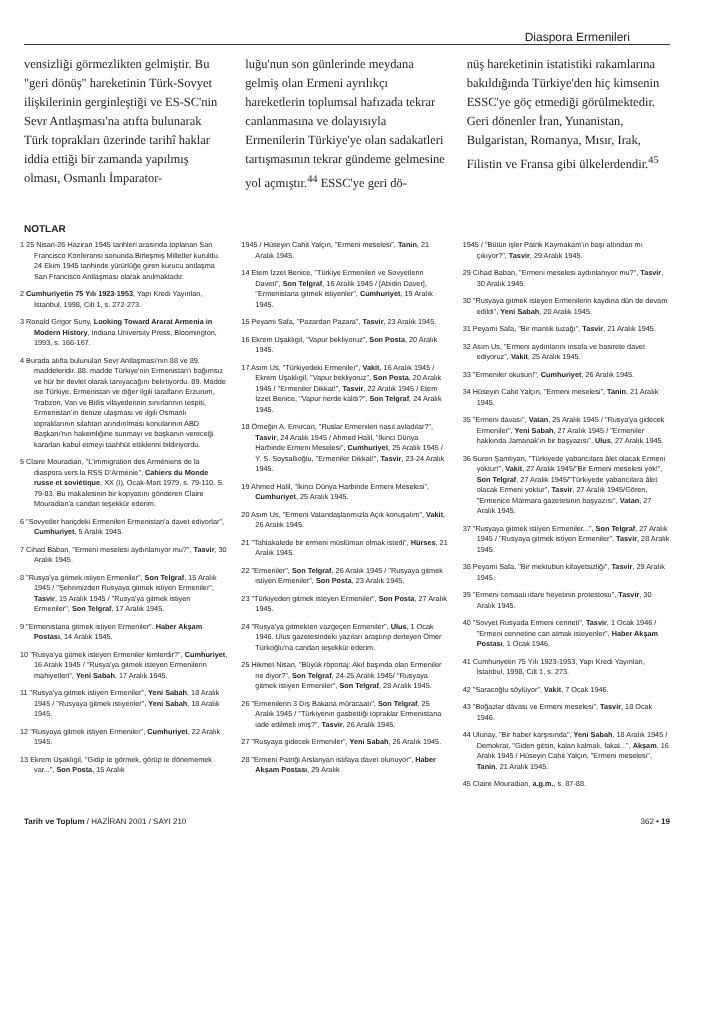Diaspora Ermenileri
vensizliği görmezlikten gelmiştir. Bu "geri dönüş" hareketinin Türk-Sovyet ilişkilerinin gerginleştiği ve ES-SC'nin Sevr Antlaşması'na atıfta bulunarak Türk toprakları üzerinde tarihî haklar iddia ettiği bir zamanda yapılmış olması, Osmanlı İmparator-
luğu'nun son günlerinde meydana gelmiş olan Ermeni ayrılıkçı hareketlerin toplumsal hafızada tekrar canlanmasına ve dolayısıyla Ermenilerin Türkiye'ye olan sadakatleri tartışmasının tekrar gündeme gelmesine yol açmıştır.<sup>44</sup> ESSC'ye geri dö-
nüş hareketinin istatistiki rakamlarına bakıldığında Türkiye'den hiç kimsenin ESSC'ye göç etmediği görülmektedir. Geri dönenler İran, Yunanistan, Bulgaristan, Romanya, Mısır, Irak, Filistin ve Fransa gibi ülkelerdendir.<sup>45</sup>
NOTLAR
1 25 Nisan-26 Haziran 1945 tarihleri arasında toplanan San Francisco Konferansı sonunda Birleşmiş Milletler kuruldu. 24 Ekim 1945 tarihinde yürürlüğe giren kurucu antlaşma San Francisco Antlaşması olarak anılmaktadır.
2 Cumhuriyetin 75 Yılı 1923-1953, Yapı Kredi Yayınları, İstanbul, 1998, Cilt 1, s. 272-273.
3 Ronald Grigor Suny, Looking Toward Ararat Armenia in Modern History, Indiana University Press, Bloomington, 1993, s. 166-167.
4 Burada atıfta bulunulan Sevr Antlaşması'nın 88 ve 89. maddeleridir. 88. madde Türkiye'nin Ermenistan'ı bağımsız ve hür bir devlet olarak tanıyacağını belirtiyordu. 89. Madde ise Türkiye, Ermenistan ve diğer ilgili tarafların Erzurum, Trabzon, Van ve Bitlis vilayetlerinin sınırlarının tespiti, Ermenistan'ın denize ulaşması ve ilgili Osmanlı topraklarının silahtan arındırılması konularının ABD Başkanı'nın hakemliğine sunmayı ve başkanın vereceği kararları kabul etmeyi taahhüt ettiklerini bildiriyordu.
5 Claire Mouradian, "L'immigration des Arméniens de la diaspora vers la RSS D'Arménie", Cahiers du Monde russe et soviétique, XX (I), Ocak-Mart 1979, s. 79-110, S. 79-83. Bu makalesinin bir kopyasını gönderen Claire Mouradian'a candan teşekkür ederim.
6 "Sovyetler hariçdeki Ermenileri Ermenistan'a davet ediyorlar", Cumhuriyet, 5 Aralık 1945.
7 Cihad Baban, "Ermeni meselesi aydınlanıyor mu?", Tasvir, 30 Aralık 1945.
8 "Rusya'ya gitmek istiyen Ermeniler", Son Telgraf, 15 Aralık 1945 / "Şehrimizden Rusyaya gitmek istiyen Ermeniler", Tasvir, 15 Aralık 1945 / "Rusya'ya gitmek istiyen Ermeniler", Son Telgraf, 17 Aralık 1945.
9 "Ermenistana gitmek istiyen Ermeniler". Haber Akşam Postası, 14 Aralık 1945.
10 "Rusya'ya gitmek isteyen Ermeniler kimlerdir?", Cumhuriyet, 16 Aralık 1945 / "Rusya'ya gitmek isteyen Ermenilerin mahiyetleri", Yeni Sabah, 17 Aralık 1945.
11 "Rusya'ya gitmek istiyen Ermeniler", Yeni Sabah, 18 Aralık 1945 / "Rusyaya gitmek istiyenler", Yeni Sabah, 18 Aralık 1945.
12 "Rusyaya gitmek istiyen Ermeniler", Cumhuriyet, 22 Aralık 1945.
13 Ekrem Uşaklıgil, "Gidip te görmek, görüp te dönememek var...", Son Posta, 15 Aralık
1945 / Hüseyin Cahit Yalçın, "Ermeni meselesi", Tanin, 21 Aralık 1945.
14 Etem İzzet Benice, "Türkiye Ermenileri ve Sovyetlerin Daveti", Son Telgraf, 16 Aralık 1945 / [Abidin Daver], "Ermenistana gitmek istiyenler", Cumhuriyet, 19 Aralık 1945.
15 Peyami Safa, "Pazardan Pazara", Tasvir, 23 Aralık 1945.
16 Ekrem Uşaklıgil, "Vapur bekliyoruz", Son Posta, 20 Aralık 1945.
17 Asım Us, "Türkiyedeki Ermeniler", Vakit, 16 Aralık 1945 / Ekrem Uşaklıgil, "Vapur bekliyoruz", Son Posta, 20 Aralık 1945 / "Ermeniler Dikkat!", Tasvir, 22 Aralık 1945 / Etem İzzet Benice, "Vapur nerde kaldı?", Son Telgraf, 24 Aralık 1945.
18 Örneğin A. Emircan, "Ruslar Ermenileri nasıl avladılar?", Tasvir, 24 Aralık 1945 / Ahmed Halil, "İkinci Dünya Harbinde Ermeni Meselesi", Cumhuriyet, 25 Aralık 1945 / Y. S. Soysallıoğlu, "Ermeniler Dikkat!", Tasvir, 23-24 Aralık 1945.
19 Ahmed Halil, "İkinci Dünya Harbinde Ermeni Meselesi", Cumhuriyet, 25 Aralık 1945.
20 Asım Us, "Ermeni Vatandaşlarımızla Açık konuşalım", Vakit, 26 Aralık 1945.
21 "Tahtakalede bir ermeni müslüman olmak istedi", Hürses, 21 Aralık 1945.
22 "Ermeniler", Son Telgraf, 26 Aralık 1945 / "Rusyaya gitmek istiyen Ermeniler", Son Posta, 23 Aralık 1945.
23 "Türkiyeden gitmek isteyen Ermeniler", Son Posta, 27 Aralık 1945.
24 "Rusya'ya gitmekten vazgeçen Ermeniler", Ulus, 1 Ocak 1946. Ulus gazetesindeki yazıları araştırıp derleyen Ömer Türkoğlu'na candan teşekkür ederim.
25 Hikmet Nisan, "Büyük röportaj: Akıl başında olan Ermeniler ne diyor?", Son Telgraf, 24-25 Aralık 1945/ "Rusyaya gitmek istiyen Ermeniler", Son Telgraf, 28 Aralık 1945.
26 "Ermenilerin 3 Dış Bakana müracaatı", Son Telgraf, 25 Aralık 1945 / "Türkiyenin gasbettiği topraklar Ermenistana iade edilmeli imiş?", Tasvir, 26 Aralık 1945.
27 "Rusyaya gidecek Ermeniler", Yeni Sabah, 26 Aralık 1945.
28 "Ermeni Patriği Arslanyan istifaya davet olunuyor", Haber Akşam Postası, 29 Aralık
1945 / "Bütün işler Patrik Kaymakam'ın başı altından mı çıkıyor?", Tasvir, 29 Aralık 1945.
29 Cihad Baban, "Ermeni meselesi aydınlanıyor mu?", Tasvir, 30 Aralık 1945.
30 "Rusyaya gitmek isteyen Ermenilerin kaydına dün de devam edildi", Yeni Sabah, 20 Aralık 1945.
31 Peyami Safa, "Bir mantık tuzağı", Tasvir, 21 Aralık 1945.
32 Asım Us, "Ermeni aydınlarını insafa ve basirete davet ediyoruz", Vakit, 25 Aralık 1945.
33 "Ermeniler okusun!", Cumhuriyet, 26 Aralık 1945.
34 Hüseyin Cahit Yalçın, "Ermeni meselesi", Tanin, 21 Aralık 1945.
35 "Ermeni davası", Vatan, 25 Aralık 1945 / "Rusya'ya gidecek Ermeniler", Yeni Sabah, 27 Aralık 1945 / "Ermeniler hakkında Jamanak'ın bir başyazısı", Ulus, 27 Aralık 1945.
36 Suren Şamlıyan, "Türkiyede yabancılara âlet olacak Ermeni yoktur!", Vakit, 27 Aralık 1945/"Bir Ermeni meselesi yok!", Son Telgraf, 27 Aralık 1945/"Türkiyede yabancılara âlet olacak Ermeni yoktur", Tasvir, 27 Aralık 1945/Gören, "Ermenice Marmara gazetesinin başyazısı", Vatan, 27 Aralık 1945.
37 "Rusyaya gitmek istiyen Ermeniler...", Son Telgraf, 27 Aralık 1945 / "Rusyaya gitmek istiyen Ermeniler", Tasvir, 28 Aralık 1945.
38 Peyami Safa, "Bir mektubun kifayetsizliği", Tasvir, 29 Aralık 1945.
39 "Ermeni cemaati idare heyetinin protestosu", Tasvir, 30 Aralık 1945.
40 "Sovyet Rusyada Ermeni cenneti", Tasvir, 1 Ocak 1946 / "Ermeni cennetine can atmak isteyenler", Haber Akşam Postası, 1 Ocak 1946.
41 Cumhuriyetin 75 Yılı 1923-1953, Yapı Kredi Yayınları, İstanbul, 1998, Cilt 1, s. 273.
42 "Saracoğlu söylüyor", Vakit, 7 Ocak 1946.
43 "Boğazlar dâvası ve Ermeni meselesi", Tasvir, 18 Ocak 1946.
44 Ulunay, "Bir haber karşısında", Yeni Sabah, 18 Aralık 1945 / Demokrat, "Giden gitsin, kalan kalmalı, fakat...", Akşam, 16 Aralık 1945 / Hüseyin Cahit Yalçın, "Ermeni meselesi", Tanin, 21 Aralık 1945.
45 Claire Mouradian, a.g.m., s. 87-88.
Tarih ve Toplum / HAZİRAN 2001 / SAYI 210 362 • 19